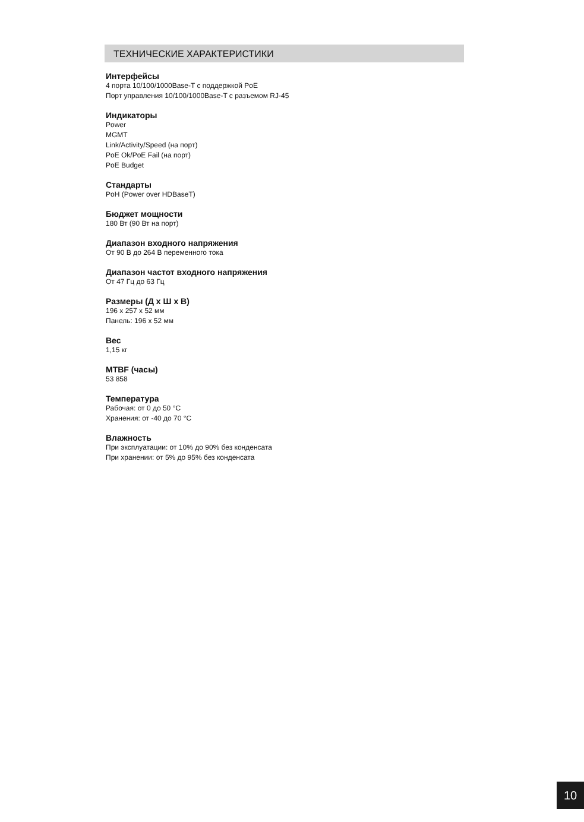ТЕХНИЧЕСКИЕ ХАРАКТЕРИСТИКИ
Интерфейсы
4 порта 10/100/1000Base-T с поддержкой PoE
Порт управления 10/100/1000Base-T с разъемом RJ-45
Индикаторы
Power
MGMT
Link/Activity/Speed (на порт)
PoE Ok/PoE Fail (на порт)
PoE Budget
Стандарты
PoH (Power over HDBaseT)
Бюджет мощности
180 Вт (90 Вт на порт)
Диапазон входного напряжения
От 90 В до 264 В переменного тока
Диапазон частот входного напряжения
От 47 Гц до 63 Гц
Размеры (Д x Ш x В)
196 x 257 x 52 мм
Панель: 196 x 52 мм
Вес
1,15 кг
MTBF (часы)
53 858
Температура
Рабочая: от 0 до 50 °C
Хранения: от -40 до 70 °C
Влажность
При эксплуатации: от 10% до 90% без конденсата
При хранении: от 5% до 95% без конденсата
10